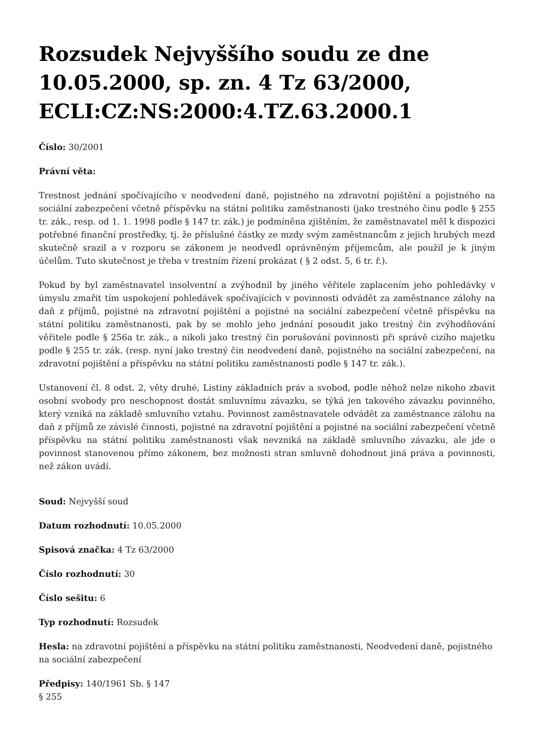Rozsudek Nejvyššího soudu ze dne 10.05.2000, sp. zn. 4 Tz 63/2000, ECLI:CZ:NS:2000:4.TZ.63.2000.1
Číslo: 30/2001
Právní věta:
Trestnost jednání spočívajícího v neodvedení daně, pojistného na zdravotní pojištění a pojistného na sociální zabezpečení včetně příspěvku na státní politiku zaměstnanosti (jako trestného činu podle § 255 tr. zák., resp. od 1. 1. 1998 podle § 147 tr. zák.) je podmíněna zjištěním, že zaměstnavatel měl k dispozici potřebné finanční prostředky, tj. že příslušné částky ze mzdy svým zaměstnancům z jejich hrubých mezd skutečně srazil a v rozporu se zákonem je neodvedl oprávněným příjemcům, ale použil je k jiným účelům. Tuto skutečnost je třeba v trestním řízení prokázat ( § 2 odst. 5, 6 tr. ř.).
Pokud by byl zaměstnavatel insolventní a zvýhodnil by jiného věřitele zaplacením jeho pohledávky v úmyslu zmařit tím uspokojení pohledávek spočívajících v povinnosti odvádět za zaměstnance zálohy na daň z příjmů, pojistné na zdravotní pojištění a pojistné na sociální zabezpečení včetně příspěvku na státní politiku zaměstnanosti, pak by se mohlo jeho jednání posoudit jako trestný čin zvýhodňování věřitele podle § 256a tr. zák., a nikoli jako trestný čin porušování povinnosti při správě cizího majetku podle § 255 tr. zák. (resp. nyní jako trestný čin neodvedení daně, pojistného na sociální zabezpečení, na zdravotní pojištění a příspěvku na státní politiku zaměstnanosti podle § 147 tr. zák.).
Ustanovení čl. 8 odst. 2, věty druhé, Listiny základních práv a svobod, podle něhož nelze nikoho zbavit osobní svobody pro neschopnost dostát smluvnímu závazku, se týká jen takového závazku povinného, který vzniká na základě smluvního vztahu. Povinnost zaměstnavatele odvádět za zaměstnance zálohu na daň z příjmů ze závislé činnosti, pojistné na zdravotní pojištění a pojistné na sociální zabezpečení včetně příspěvku na státní politiku zaměstnanosti však nevzniká na základě smluvního závazku, ale jde o povinnost stanovenou přímo zákonem, bez možnosti stran smluvně dohodnout jiná práva a povinnosti, než zákon uvádí.
Soud: Nejvyšší soud
Datum rozhodnutí: 10.05.2000
Spisová značka: 4 Tz 63/2000
Číslo rozhodnutí: 30
Číslo sešitu: 6
Typ rozhodnutí: Rozsudek
Hesla: na zdravotní pojištění a příspěvku na státní politiku zaměstnanosti, Neodvedení daně, pojistného na sociální zabezpečení
Předpisy: 140/1961 Sb. § 147
§ 255